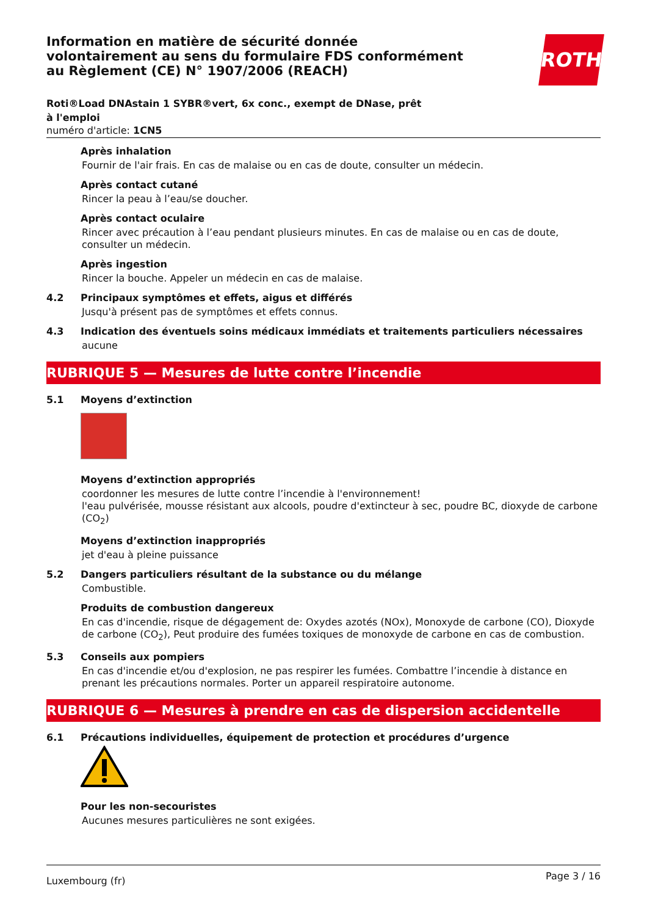Information en matière de sécurité donnée
volontairement au sens du formulaire FDS conformément
au Règlement (CE) N° 1907/2006 (REACH)
ROTH
Roti®Load DNAstain 1 SYBR®vert, 6x conc., exempt de DNase, prêt à l'emploi
numéro d'article: 1CN5
Après inhalation
Fournir de l'air frais. En cas de malaise ou en cas de doute, consulter un médecin.
Après contact cutané
Rincer la peau à l’eau/se doucher.
Après contact oculaire
Rincer avec précaution à l’eau pendant plusieurs minutes. En cas de malaise ou en cas de doute, consulter un médecin.
Après ingestion
Rincer la bouche. Appeler un médecin en cas de malaise.
4.2 Principaux symptômes et effets, aigus et différés
Jusqu'à présent pas de symptômes et effets connus.
4.3 Indication des éventuels soins médicaux immédiats et traitements particuliers nécessaires
aucune
RUBRIQUE 5 — Mesures de lutte contre l’incendie
5.1 Moyens d’extinction
Moyens d’extinction appropriés
coordonner les mesures de lutte contre l’incendie à l'environnement!
l'eau pulvérisée, mousse résistant aux alcools, poudre d'extincteur à sec, poudre BC, dioxyde de carbone (CO<sub>2</sub>)
Moyens d’extinction inappropriés
jet d'eau à pleine puissance
5.2 Dangers particuliers résultant de la substance ou du mélange
Combustible.
Produits de combustion dangereux
En cas d'incendie, risque de dégagement de: Oxydes azotés (NOx), Monoxyde de carbone (CO), Dioxyde de carbone (CO<sub>2</sub>), Peut produire des fumées toxiques de monoxyde de carbone en cas de combustion.
5.3 Conseils aux pompiers
En cas d'incendie et/ou d'explosion, ne pas respirer les fumées. Combattre l’incendie à distance en prenant les précautions normales. Porter un appareil respiratoire autonome.
RUBRIQUE 6 — Mesures à prendre en cas de dispersion accidentelle
6.1 Précautions individuelles, équipement de protection et procédures d’urgence
Pour les non-secouristes
Aucunes mesures particulières ne sont exigées.
Luxembourg (fr) Page 3 / 16